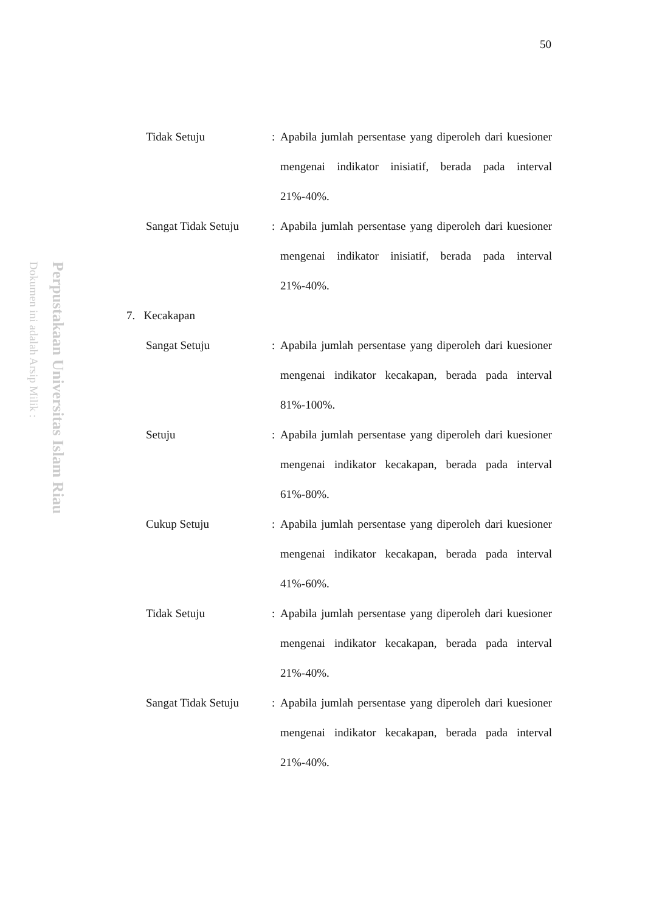50
Perpustakaan Universitas Islam Riau
Dokumen ini adalah Arsip Milik :
Tidak Setuju : Apabila jumlah persentase yang diperoleh dari kuesioner mengenai indikator inisiatif, berada pada interval 21%-40%.
Sangat Tidak Setuju : Apabila jumlah persentase yang diperoleh dari kuesioner mengenai indikator inisiatif, berada pada interval 21%-40%.
7. Kecakapan
Sangat Setuju : Apabila jumlah persentase yang diperoleh dari kuesioner mengenai indikator kecakapan, berada pada interval 81%-100%.
Setuju : Apabila jumlah persentase yang diperoleh dari kuesioner mengenai indikator kecakapan, berada pada interval 61%-80%.
Cukup Setuju : Apabila jumlah persentase yang diperoleh dari kuesioner mengenai indikator kecakapan, berada pada interval 41%-60%.
Tidak Setuju : Apabila jumlah persentase yang diperoleh dari kuesioner mengenai indikator kecakapan, berada pada interval 21%-40%.
Sangat Tidak Setuju : Apabila jumlah persentase yang diperoleh dari kuesioner mengenai indikator kecakapan, berada pada interval 21%-40%.